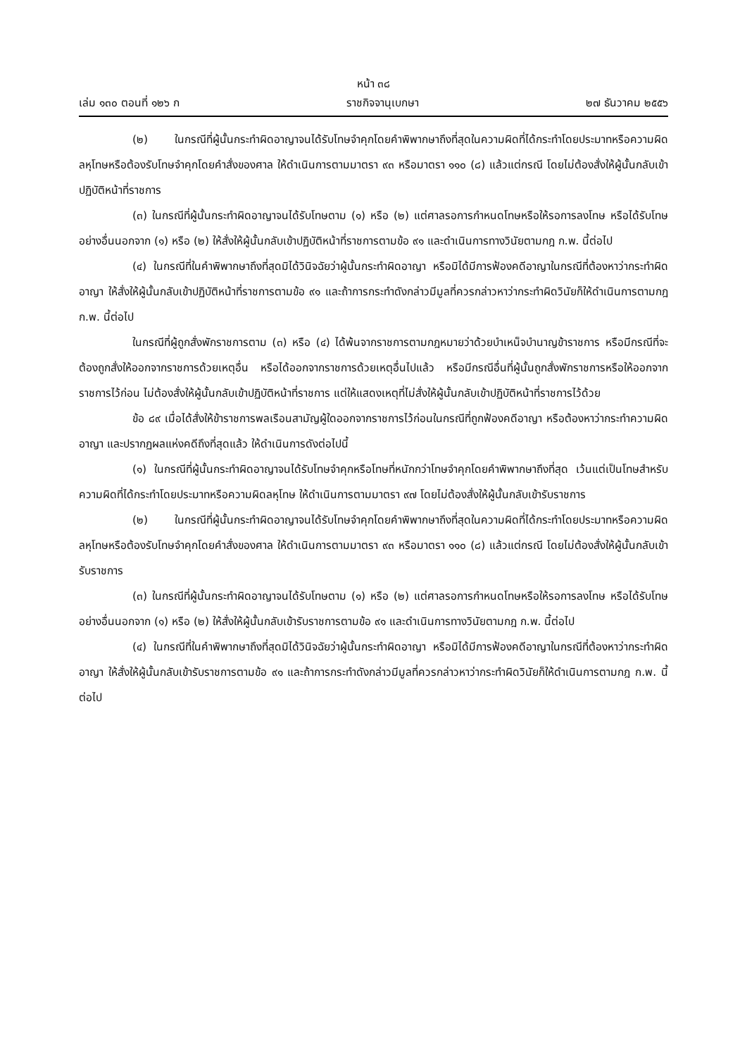หน้า ๓๘
เล่ม ๑๓๐ ตอนที่ ๑๒๖ ก ราชกิจจานุเบกษา ๒๗ ธันวาคม ๒๕๕๖
(๒) ในกรณีที่ผู้นั้นกระทำผิดอาญาจนได้รับโทษจำคุกโดยคำพิพากษาถึงที่สุดในความผิดที่ได้กระทำโดยประมาทหรือความผิดลหุโทษหรือต้องรับโทษจำคุกโดยคำสั่งของศาล ให้ดำเนินการตามมาตรา ๙๓ หรือมาตรา ๑๑๐ (๘) แล้วแต่กรณี โดยไม่ต้องสั่งให้ผู้นั้นกลับเข้าปฏิบัติหน้าที่ราชการ
(๓) ในกรณีที่ผู้นั้นกระทำผิดอาญาจนได้รับโทษตาม (๑) หรือ (๒) แต่ศาลรอการกำหนดโทษหรือให้รอการลงโทษ หรือได้รับโทษอย่างอื่นนอกจาก (๑) หรือ (๒) ให้สั่งให้ผู้นั้นกลับเข้าปฏิบัติหน้าที่ราชการตามข้อ ๙๑ และดำเนินการทางวินัยตามกฎ ก.พ. นี้ต่อไป
(๔) ในกรณีที่ในคำพิพากษาถึงที่สุดมิได้วินิจฉัยว่าผู้นั้นกระทำผิดอาญา หรือมิได้มีการฟ้องคดีอาญาในกรณีที่ต้องหาว่ากระทำผิดอาญา ให้สั่งให้ผู้นั้นกลับเข้าปฏิบัติหน้าที่ราชการตามข้อ ๙๑ และถ้าการกระทำดังกล่าวมีมูลที่ควรกล่าวหาว่ากระทำผิดวินัยก็ให้ดำเนินการตามกฎ ก.พ. นี้ต่อไป
ในกรณีที่ผู้ถูกสั่งพักราชการตาม (๓) หรือ (๔) ได้พ้นจากราชการตามกฎหมายว่าด้วยบำเหน็จบำนาญข้าราชการ หรือมีกรณีที่จะต้องถูกสั่งให้ออกจากราชการด้วยเหตุอื่น หรือได้ออกจากราชการด้วยเหตุอื่นไปแล้ว หรือมีกรณีอื่นที่ผู้นั้นถูกสั่งพักราชการหรือให้ออกจากราชการไว้ก่อน ไม่ต้องสั่งให้ผู้นั้นกลับเข้าปฏิบัติหน้าที่ราชการ แต่ให้แสดงเหตุที่ไม่สั่งให้ผู้นั้นกลับเข้าปฏิบัติหน้าที่ราชการไว้ด้วย
ข้อ ๘๙ เมื่อได้สั่งให้ข้าราชการพลเรือนสามัญผู้ใดออกจากราชการไว้ก่อนในกรณีที่ถูกฟ้องคดีอาญา หรือต้องหาว่ากระทำความผิดอาญา และปรากฏผลแห่งคดีถึงที่สุดแล้ว ให้ดำเนินการดังต่อไปนี้
(๑) ในกรณีที่ผู้นั้นกระทำผิดอาญาจนได้รับโทษจำคุกหรือโทษที่หนักกว่าโทษจำคุกโดยคำพิพากษาถึงที่สุด เว้นแต่เป็นโทษสำหรับความผิดที่ได้กระทำโดยประมาทหรือความผิดลหุโทษ ให้ดำเนินการตามมาตรา ๙๗ โดยไม่ต้องสั่งให้ผู้นั้นกลับเข้ารับราชการ
(๒) ในกรณีที่ผู้นั้นกระทำผิดอาญาจนได้รับโทษจำคุกโดยคำพิพากษาถึงที่สุดในความผิดที่ได้กระทำโดยประมาทหรือความผิดลหุโทษหรือต้องรับโทษจำคุกโดยคำสั่งของศาล ให้ดำเนินการตามมาตรา ๙๓ หรือมาตรา ๑๑๐ (๘) แล้วแต่กรณี โดยไม่ต้องสั่งให้ผู้นั้นกลับเข้ารับราชการ
(๓) ในกรณีที่ผู้นั้นกระทำผิดอาญาจนได้รับโทษตาม (๑) หรือ (๒) แต่ศาลรอการกำหนดโทษหรือให้รอการลงโทษ หรือได้รับโทษอย่างอื่นนอกจาก (๑) หรือ (๒) ให้สั่งให้ผู้นั้นกลับเข้ารับราชการตามข้อ ๙๑ และดำเนินการทางวินัยตามกฎ ก.พ. นี้ต่อไป
(๔) ในกรณีที่ในคำพิพากษาถึงที่สุดมิได้วินิจฉัยว่าผู้นั้นกระทำผิดอาญา หรือมิได้มีการฟ้องคดีอาญาในกรณีที่ต้องหาว่ากระทำผิดอาญา ให้สั่งให้ผู้นั้นกลับเข้ารับราชการตามข้อ ๙๑ และถ้าการกระทำดังกล่าวมีมูลที่ควรกล่าวหาว่ากระทำผิดวินัยก็ให้ดำเนินการตามกฎ ก.พ. นี้ต่อไป